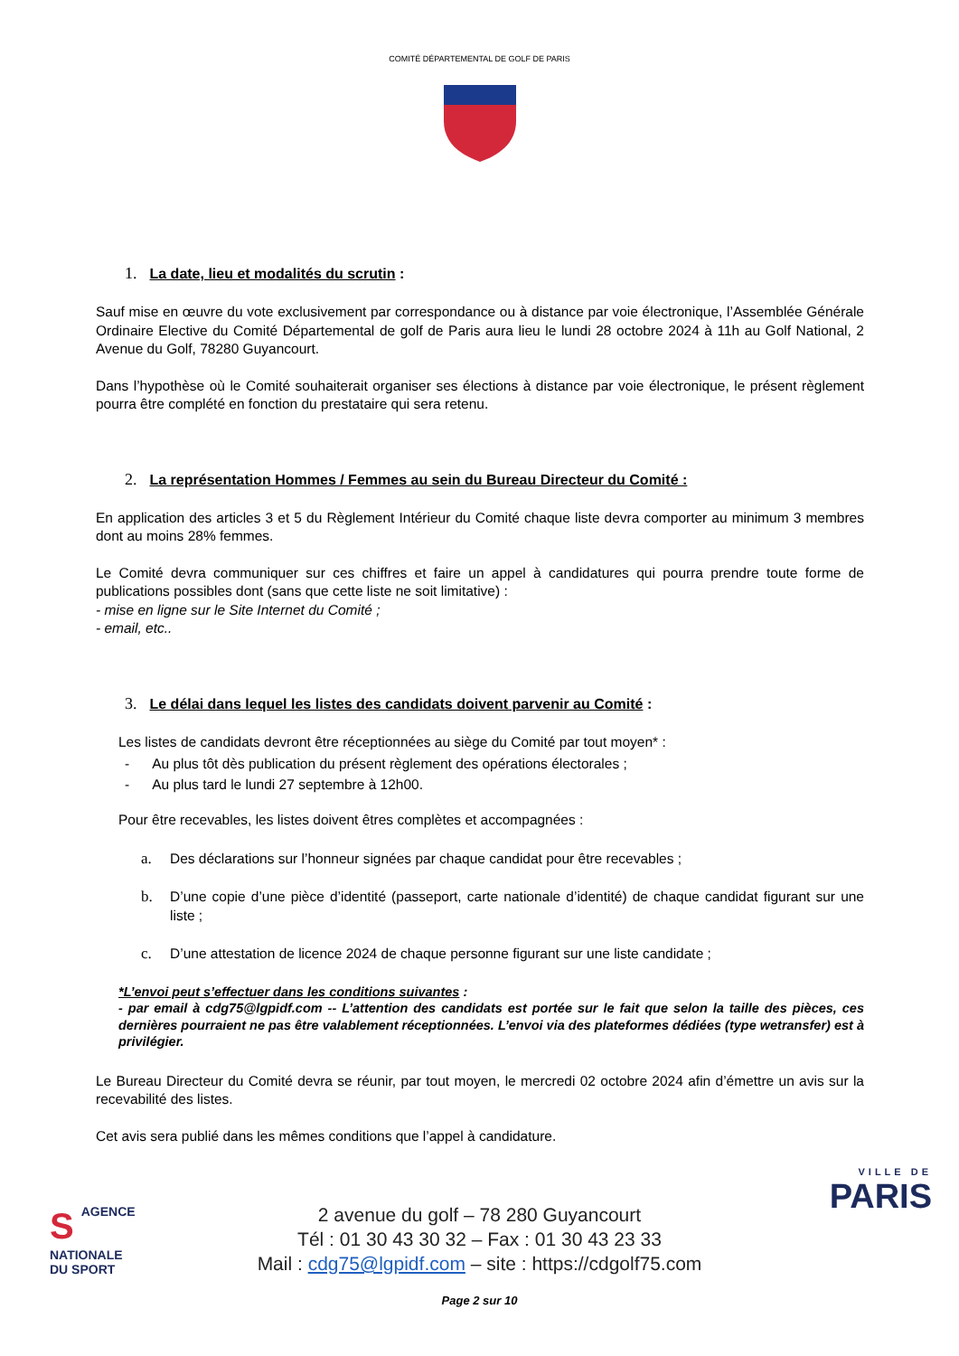COMITÉ DÉPARTEMENTAL DE GOLF DE PARIS
1. La date, lieu et modalités du scrutin :
Sauf mise en œuvre du vote exclusivement par correspondance ou à distance par voie électronique, l’Assemblée Générale Ordinaire Elective du Comité Départemental de golf de Paris aura lieu le lundi 28 octobre 2024 à 11h au Golf National, 2 Avenue du Golf, 78280 Guyancourt.
Dans l’hypothèse où le Comité souhaiterait organiser ses élections à distance par voie électronique, le présent règlement pourra être complété en fonction du prestataire qui sera retenu.
2. La représentation Hommes / Femmes au sein du Bureau Directeur du Comité :
En application des articles 3 et 5 du Règlement Intérieur du Comité chaque liste devra comporter au minimum 3 membres dont au moins 28% femmes.
Le Comité devra communiquer sur ces chiffres et faire un appel à candidatures qui pourra prendre toute forme de publications possibles dont (sans que cette liste ne soit limitative) :
- mise en ligne sur le Site Internet du Comité ;
- email, etc..
3. Le délai dans lequel les listes des candidats doivent parvenir au Comité :
Les listes de candidats devront être réceptionnées au siège du Comité par tout moyen* :
- Au plus tôt dès publication du présent règlement des opérations électorales ;
- Au plus tard le lundi 27 septembre à 12h00.
Pour être recevables, les listes doivent êtres complètes et accompagnées :
a. Des déclarations sur l’honneur signées par chaque candidat pour être recevables ;
b. D’une copie d’une pièce d’identité (passeport, carte nationale d’identité) de chaque candidat figurant sur une liste ;
c. D’une attestation de licence 2024 de chaque personne figurant sur une liste candidate ;
*L’envoi peut s’effectuer dans les conditions suivantes :
- par email à cdg75@lgpidf.com -- L’attention des candidats est portée sur le fait que selon la taille des pièces, ces dernières pourraient ne pas être valablement réceptionnées. L’envoi via des plateformes dédiées (type wetransfer) est à privilégier.
Le Bureau Directeur du Comité devra se réunir, par tout moyen, le mercredi 02 octobre 2024 afin d’émettre un avis sur la recevabilité des listes.
Cet avis sera publié dans les mêmes conditions que l’appel à candidature.
SAGENCE
NATIONALE
DU SPORT
VILLE DE
PARIS
2 avenue du golf – 78 280 Guyancourt
Tél : 01 30 43 30 32 – Fax : 01 30 43 23 33
Mail : cdg75@lgpidf.com – site : https://cdgolf75.com
Page 2 sur 10